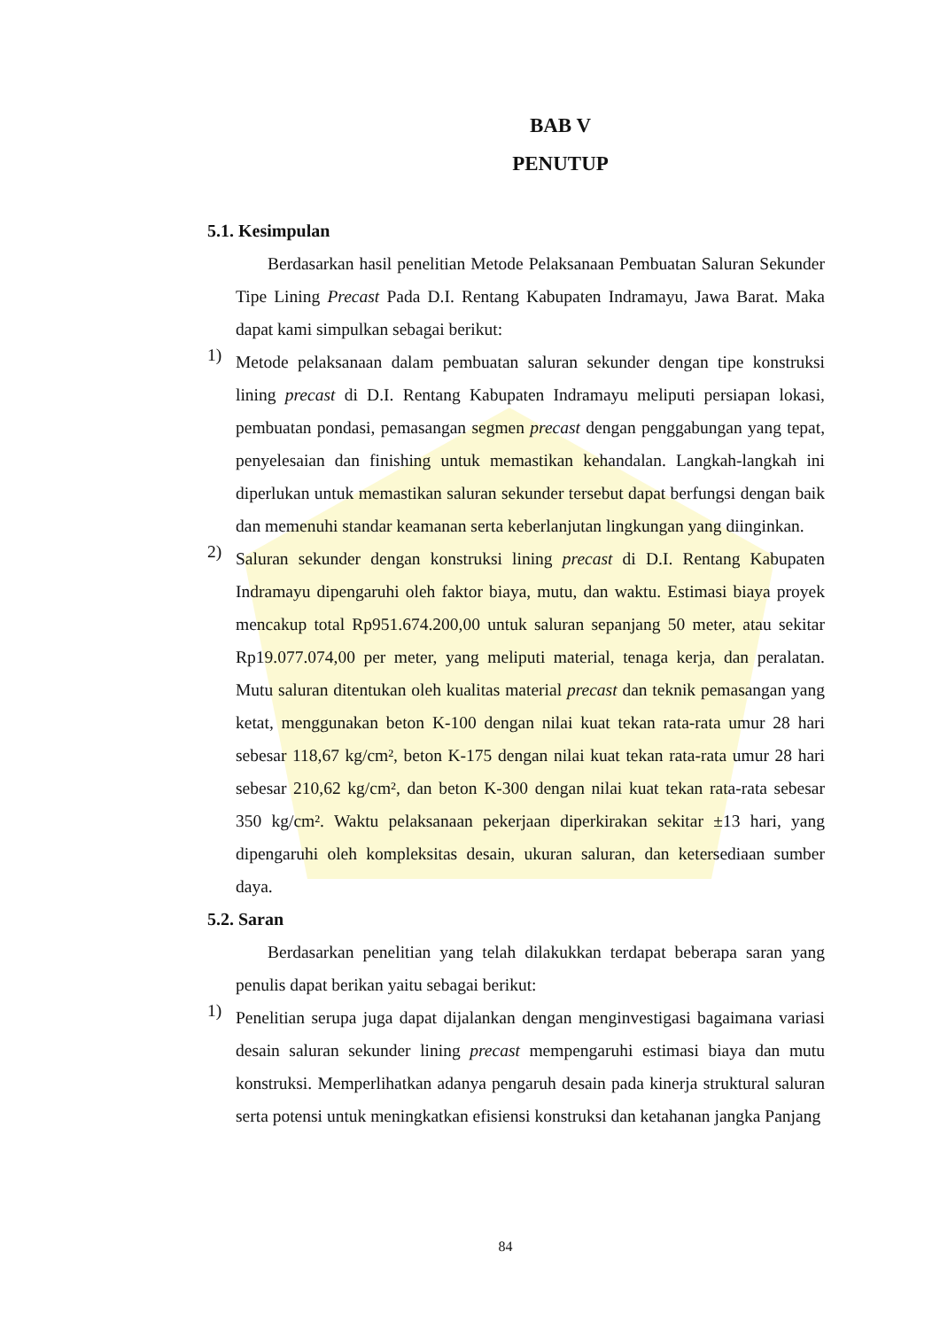BAB V
PENUTUP
5.1. Kesimpulan
Berdasarkan hasil penelitian Metode Pelaksanaan Pembuatan Saluran Sekunder Tipe Lining Precast Pada D.I. Rentang Kabupaten Indramayu, Jawa Barat. Maka dapat kami simpulkan sebagai berikut:
1)
Metode pelaksanaan dalam pembuatan saluran sekunder dengan tipe konstruksi lining precast di D.I. Rentang Kabupaten Indramayu meliputi persiapan lokasi, pembuatan pondasi, pemasangan segmen precast dengan penggabungan yang tepat, penyelesaian dan finishing untuk memastikan kehandalan. Langkah-langkah ini diperlukan untuk memastikan saluran sekunder tersebut dapat berfungsi dengan baik dan memenuhi standar keamanan serta keberlanjutan lingkungan yang diinginkan.
2)
Saluran sekunder dengan konstruksi lining precast di D.I. Rentang Kabupaten Indramayu dipengaruhi oleh faktor biaya, mutu, dan waktu. Estimasi biaya proyek mencakup total Rp951.674.200,00 untuk saluran sepanjang 50 meter, atau sekitar Rp19.077.074,00 per meter, yang meliputi material, tenaga kerja, dan peralatan. Mutu saluran ditentukan oleh kualitas material precast dan teknik pemasangan yang ketat, menggunakan beton K-100 dengan nilai kuat tekan rata-rata umur 28 hari sebesar 118,67 kg/cm², beton K-175 dengan nilai kuat tekan rata-rata umur 28 hari sebesar 210,62 kg/cm², dan beton K-300 dengan nilai kuat tekan rata-rata sebesar 350 kg/cm². Waktu pelaksanaan pekerjaan diperkirakan sekitar ±13 hari, yang dipengaruhi oleh kompleksitas desain, ukuran saluran, dan ketersediaan sumber daya.
5.2. Saran
Berdasarkan penelitian yang telah dilakukkan terdapat beberapa saran yang penulis dapat berikan yaitu sebagai berikut:
1)
Penelitian serupa juga dapat dijalankan dengan menginvestigasi bagaimana variasi desain saluran sekunder lining precast mempengaruhi estimasi biaya dan mutu konstruksi. Memperlihatkan adanya pengaruh desain pada kinerja struktural saluran serta potensi untuk meningkatkan efisiensi konstruksi dan ketahanan jangka Panjang
84